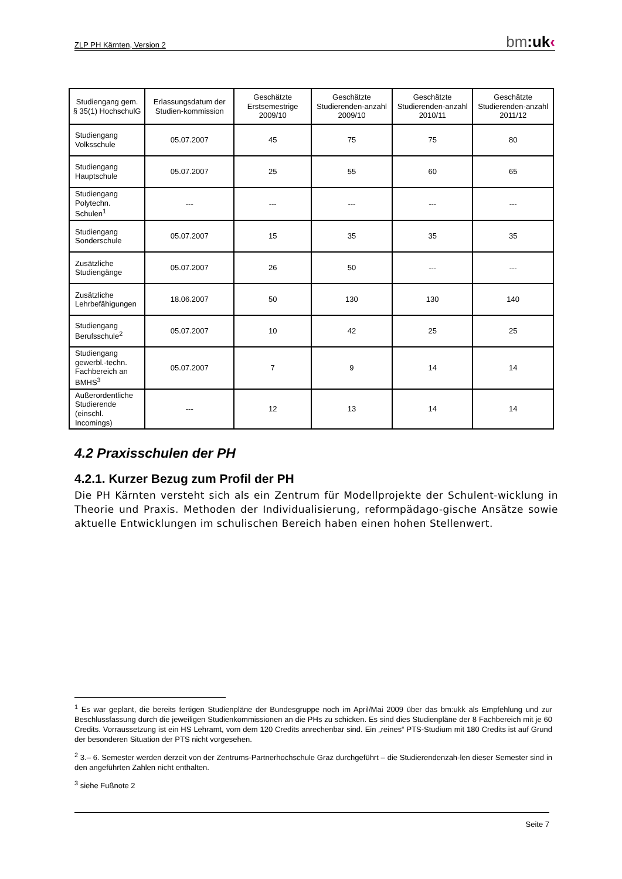ZLP PH Kärnten, Version 2 bm: uk‹
| Studiengang gem. § 35(1) HochschulG | Erlassungsdatum der Studien-kommission | Geschätzte Erstsemestrige 2009/10 | Geschätzte Studierenden-anzahl 2009/10 | Geschätzte Studierenden-anzahl 2010/11 | Geschätzte Studierenden-anzahl 2011/12 |
| --- | --- | --- | --- | --- | --- |
| Studiengang Volksschule | 05.07.2007 | 45 | 75 | 75 | 80 |
| Studiengang Hauptschule | 05.07.2007 | 25 | 55 | 60 | 65 |
| Studiengang Polytechn. Schulen<sup>1</sup> | --- | --- | --- | --- | --- |
| Studiengang Sonderschule | 05.07.2007 | 15 | 35 | 35 | 35 |
| Zusätzliche Studiengänge | 05.07.2007 | 26 | 50 | --- | --- |
| Zusätzliche Lehrbefähigungen | 18.06.2007 | 50 | 130 | 130 | 140 |
| Studiengang Berufsschule<sup>2</sup> | 05.07.2007 | 10 | 42 | 25 | 25 |
| Studiengang gewerbl.-techn. Fachbereich an BMHS<sup>3</sup> | 05.07.2007 | 7 | 9 | 14 | 14 |
| Außerordentliche Studierende (einschl. Incomings) | --- | 12 | 13 | 14 | 14 |
4.2 Praxisschulen der PH
4.2.1. Kurzer Bezug zum Profil der PH
Die PH Kärnten versteht sich als ein Zentrum für Modellprojekte der Schulent-wicklung in Theorie und Praxis. Methoden der Individualisierung, reformpädago-gische Ansätze sowie aktuelle Entwicklungen im schulischen Bereich haben einen hohen Stellenwert.
<sup>1</sup> Es war geplant, die bereits fertigen Studienpläne der Bundesgruppe noch im April/Mai 2009 über das bm:ukk als Empfehlung und zur Beschlussfassung durch die jeweiligen Studienkommissionen an die PHs zu schicken. Es sind dies Studienpläne der 8 Fachbereich mit je 60 Credits. Vorraussetzung ist ein HS Lehramt, vom dem 120 Credits anrechenbar sind. Ein „reines“ PTS-Studium mit 180 Credits ist auf Grund der besonderen Situation der PTS nicht vorgesehen.
<sup>2</sup> 3.– 6. Semester werden derzeit von der Zentrums-Partnerhochschule Graz durchgeführt – die Studierendenzah-len dieser Semester sind in den angeführten Zahlen nicht enthalten.
<sup>3</sup> siehe Fußnote 2
Seite 7